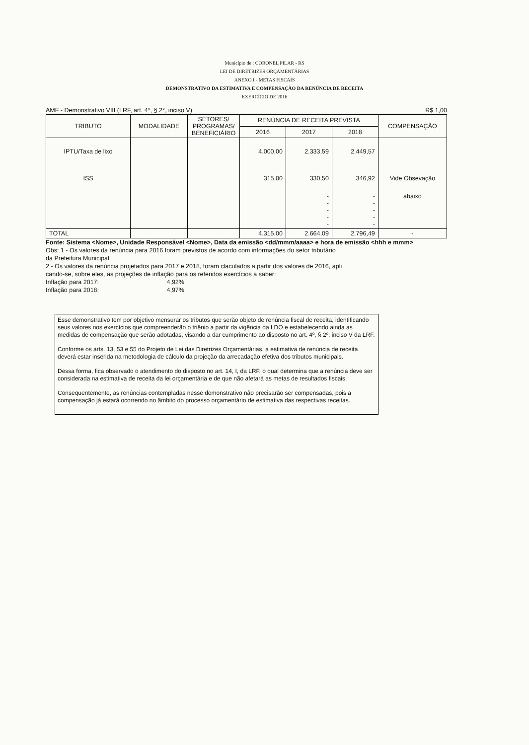Município de : CORONEL PILAR - RS
LEI DE DIRETRIZES ORÇAMENTÁRIAS
ANEXO I - METAS FISCAIS
DEMONSTRATIVO DA ESTIMATIVA E COMPENSAÇÃO DA RENÚNCIA DE RECEITA
EXERCÍCIO DE 2016
AMF - Demonstrativo VIII (LRF, art. 4°, § 2°, inciso V) R$ 1,00
| TRIBUTO | MODALIDADE | SETORES/ PROGRAMAS/ BENEFICIÁRIO | RENÚNCIA DE RECEITA PREVISTA | | | COMPENSAÇÃO |
| --- | --- | --- | --- | --- | --- | --- |
| | | | 2016 | 2017 | 2018 | |
| IPTU/Taxa de lixo | | | 4.000,00 | 2.333,59 | 2.449,57 | |
| ISS | | | 315,00 | 330,50 | 346,92 | Vide Obsevação |
| | | | | - - - - - | - - - - - | abaixo |
| TOTAL | | | 4.315,00 | 2.664,09 | 2.796,49 | - |
Fonte: Sistema <Nome>, Unidade Responsável <Nome>, Data da emissão <dd/mmm/aaaa> e hora de emissão <hhh e mmm>
Obs: 1 - Os valores da renúncia para 2016 foram previstos de acordo com informações do setor tributário
da Prefeitura Municipal
2 - Os valores da renúncia projetados para 2017 e 2018, foram claculados a partir dos valores de 2016, apli
cando-se, sobre eles, as projeções de inflação para os referidos exercícios a saber:
Inflação para 2017: 4,92%
Inflação para 2018: 4,97%
Esse demonstrativo tem por objetivo mensurar os tributos que serão objeto de renúncia fiscal de receita, identificando seus valores nos exercícios que compreenderão o triênio a partir da vigência da LDO e estabelecendo ainda as medidas de compensação que serão adotadas, visando a dar cumprimento ao disposto no art. 4º, § 2º, inciso V da LRF.
Conforme os arts. 13, 53 e 55 do Projeto de Lei das Diretrizes Orçamentárias, a estimativa de renúncia de receita deverá estar inserida na metodologia de cálculo da projeção da arrecadação efetiva dos tributos municipais.
Dessa forma, fica observado o atendimento do disposto no art. 14, I, da LRF, o qual determina que a renúncia deve ser considerada na estimativa de receita da lei orçamentária e de que não afetará as metas de resultados fiscais.
Consequentemente, as renúncias contempladas nesse demonstrativo não precisarão ser compensadas, pois a compensação já estará ocorrendo no âmbito do processo orçamentário de estimativa das respectivas receitas.